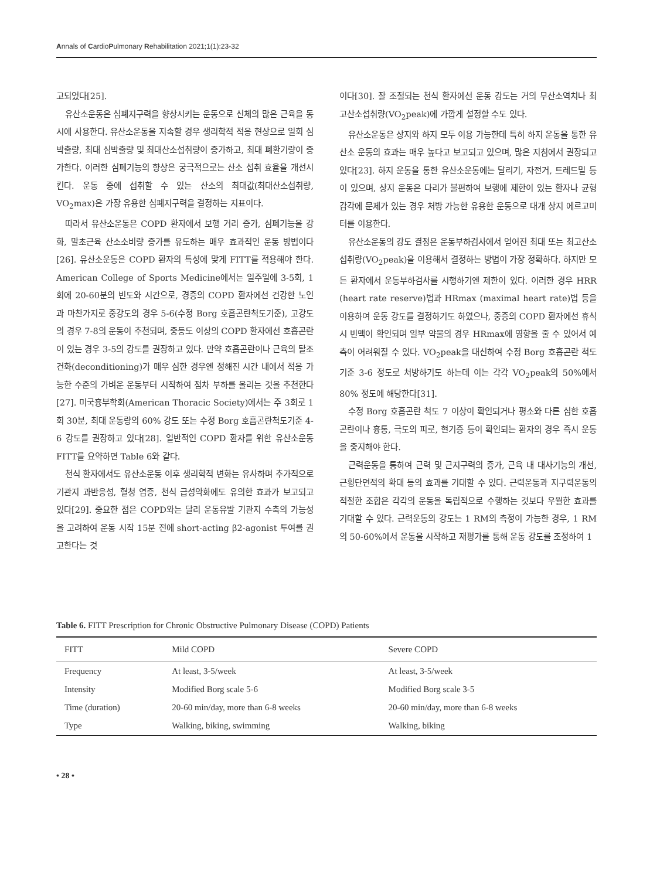Annals of CardioPulmonary Rehabilitation 2021;1(1):23-32
고되었다[25].
유산소운동은 심폐지구력을 향상시키는 운동으로 신체의 많은 근육을 동시에 사용한다. 유산소운동을 지속할 경우 생리학적 적응 현상으로 일회 심박출량, 최대 심박출량 및 최대산소섭취량이 증가하고, 최대 폐환기량이 증가한다. 이러한 심폐기능의 향상은 궁극적으로는 산소 섭취 효율을 개선시킨다. 운동 중에 섭취할 수 있는 산소의 최대값(최대산소섭취량, VO<sub>2</sub>max)은 가장 유용한 심폐지구력을 결정하는 지표이다.
따라서 유산소운동은 COPD 환자에서 보행 거리 증가, 심폐기능을 강화, 말초근육 산소소비량 증가를 유도하는 매우 효과적인 운동 방법이다[26]. 유산소운동은 COPD 환자의 특성에 맞게 FITT를 적용해야 한다. American College of Sports Medicine에서는 일주일에 3-5회, 1회에 20-60분의 빈도와 시간으로, 경증의 COPD 환자에선 건강한 노인과 마찬가지로 중강도의 경우 5-6(수정 Borg 호흡곤란척도기준), 고강도의 경우 7-8의 운동이 추천되며, 중등도 이상의 COPD 환자에선 호흡곤란이 있는 경우 3-5의 강도를 권장하고 있다. 만약 호흡곤란이나 근육의 탈조건화(deconditioning)가 매우 심한 경우엔 정해진 시간 내에서 적응 가능한 수준의 가벼운 운동부터 시작하여 점차 부하를 올리는 것을 추천한다[27]. 미국흉부학회(American Thoracic Society)에서는 주 3회로 1회 30분, 최대 운동량의 60% 강도 또는 수정 Borg 호흡곤란척도기준 4-6 강도를 권장하고 있다[28]. 일반적인 COPD 환자를 위한 유산소운동 FITT를 요약하면 Table 6와 같다.
천식 환자에서도 유산소운동 이후 생리학적 변화는 유사하며 추가적으로 기관지 과반응성, 혈청 염증, 천식 급성악화에도 유의한 효과가 보고되고 있다[29]. 중요한 점은 COPD와는 달리 운동유발 기관지 수축의 가능성을 고려하여 운동 시작 15분 전에 short-acting β2-agonist 투여를 권고한다는 것
이다[30]. 잘 조절되는 천식 환자에선 운동 강도는 거의 무산소역치나 최고산소섭취량(VO<sub>2</sub>peak)에 가깝게 설정할 수도 있다.
유산소운동은 상지와 하지 모두 이용 가능한데 특히 하지 운동을 통한 유산소 운동의 효과는 매우 높다고 보고되고 있으며, 많은 지침에서 권장되고 있다[23]. 하지 운동을 통한 유산소운동에는 달리기, 자전거, 트레드밀 등이 있으며, 상지 운동은 다리가 불편하여 보행에 제한이 있는 환자나 균형 감각에 문제가 있는 경우 처방 가능한 유용한 운동으로 대개 상지 에르고미터를 이용한다.
유산소운동의 강도 결정은 운동부하검사에서 얻어진 최대 또는 최고산소섭취량(VO<sub>2</sub>peak)을 이용해서 결정하는 방법이 가장 정확하다. 하지만 모든 환자에서 운동부하검사를 시행하기엔 제한이 있다. 이러한 경우 HRR (heart rate reserve)법과 HRmax (maximal heart rate)법 등을 이용하여 운동 강도를 결정하기도 하였으나, 중증의 COPD 환자에선 휴식 시 빈맥이 확인되며 일부 약물의 경우 HRmax에 영향을 줄 수 있어서 예측이 어려워질 수 있다. VO<sub>2</sub>peak을 대신하여 수정 Borg 호흡곤란 척도 기준 3-6 정도로 처방하기도 하는데 이는 각각 VO<sub>2</sub>peak의 50%에서 80% 정도에 해당한다[31].
수정 Borg 호흡곤란 척도 7 이상이 확인되거나 평소와 다른 심한 호흡곤란이나 흉통, 극도의 피로, 현기증 등이 확인되는 환자의 경우 즉시 운동을 중지해야 한다.
근력운동을 통하여 근력 및 근지구력의 증가, 근육 내 대사기능의 개선, 근횡단면적의 확대 등의 효과를 기대할 수 있다. 근력운동과 지구력운동의 적절한 조합은 각각의 운동을 독립적으로 수행하는 것보다 우월한 효과를 기대할 수 있다. 근력운동의 강도는 1 RM의 측정이 가능한 경우, 1 RM의 50-60%에서 운동을 시작하고 재평가를 통해 운동 강도를 조정하여 1
Table 6. FITT Prescription for Chronic Obstructive Pulmonary Disease (COPD) Patients
| FITT | Mild COPD | Severe COPD |
| --- | --- | --- |
| Frequency | At least, 3-5/week | At least, 3-5/week |
| Intensity | Modified Borg scale 5-6 | Modified Borg scale 3-5 |
| Time (duration) | 20-60 min/day, more than 6-8 weeks | 20-60 min/day, more than 6-8 weeks |
| Type | Walking, biking, swimming | Walking, biking |
• 28 •